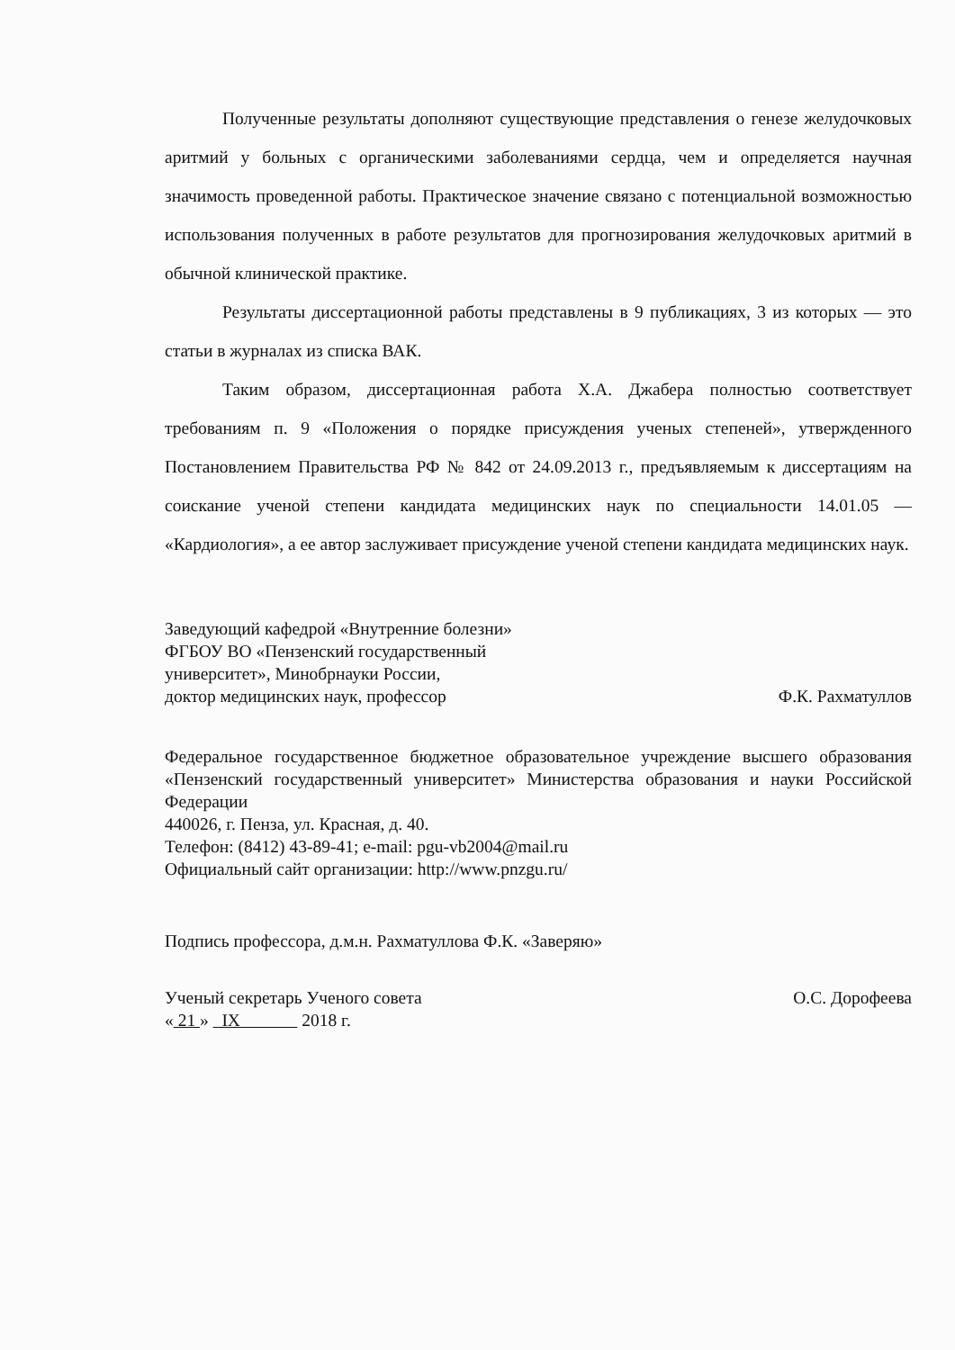Полученные результаты дополняют существующие представления о генезе желудочковых аритмий у больных с органическими заболеваниями сердца, чем и определяется научная значимость проведенной работы. Практическое значение связано с потенциальной возможностью использования полученных в работе результатов для прогнозирования желудочковых аритмий в обычной клинической практике.
Результаты диссертационной работы представлены в 9 публикациях, 3 из которых — это статьи в журналах из списка ВАК.
Таким образом, диссертационная работа Х.А. Джабера полностью соответствует требованиям п. 9 «Положения о порядке присуждения ученых степеней», утвержденного Постановлением Правительства РФ № 842 от 24.09.2013 г., предъявляемым к диссертациям на соискание ученой степени кандидата медицинских наук по специальности 14.01.05 — «Кардиология», а ее автор заслуживает присуждение ученой степени кандидата медицинских наук.
Заведующий кафедрой «Внутренние болезни»
ФГБОУ ВО «Пензенский государственный
университет», Минобрнауки России,
доктор медицинских наук, профессор Ф.К. Рахматуллов
Федеральное государственное бюджетное образовательное учреждение высшего образования «Пензенский государственный университет» Министерства образования и науки Российской Федерации
440026, г. Пенза, ул. Красная, д. 40.
Телефон: (8412) 43-89-41; e-mail: pgu-vb2004@mail.ru
Официальный сайт организации: http://www.pnzgu.ru/
Подпись профессора, д.м.н. Рахматуллова Ф.К. «Заверяю»
Ученый секретарь Ученого совета О.С. Дорофеева
« 21 » IX 2018 г.